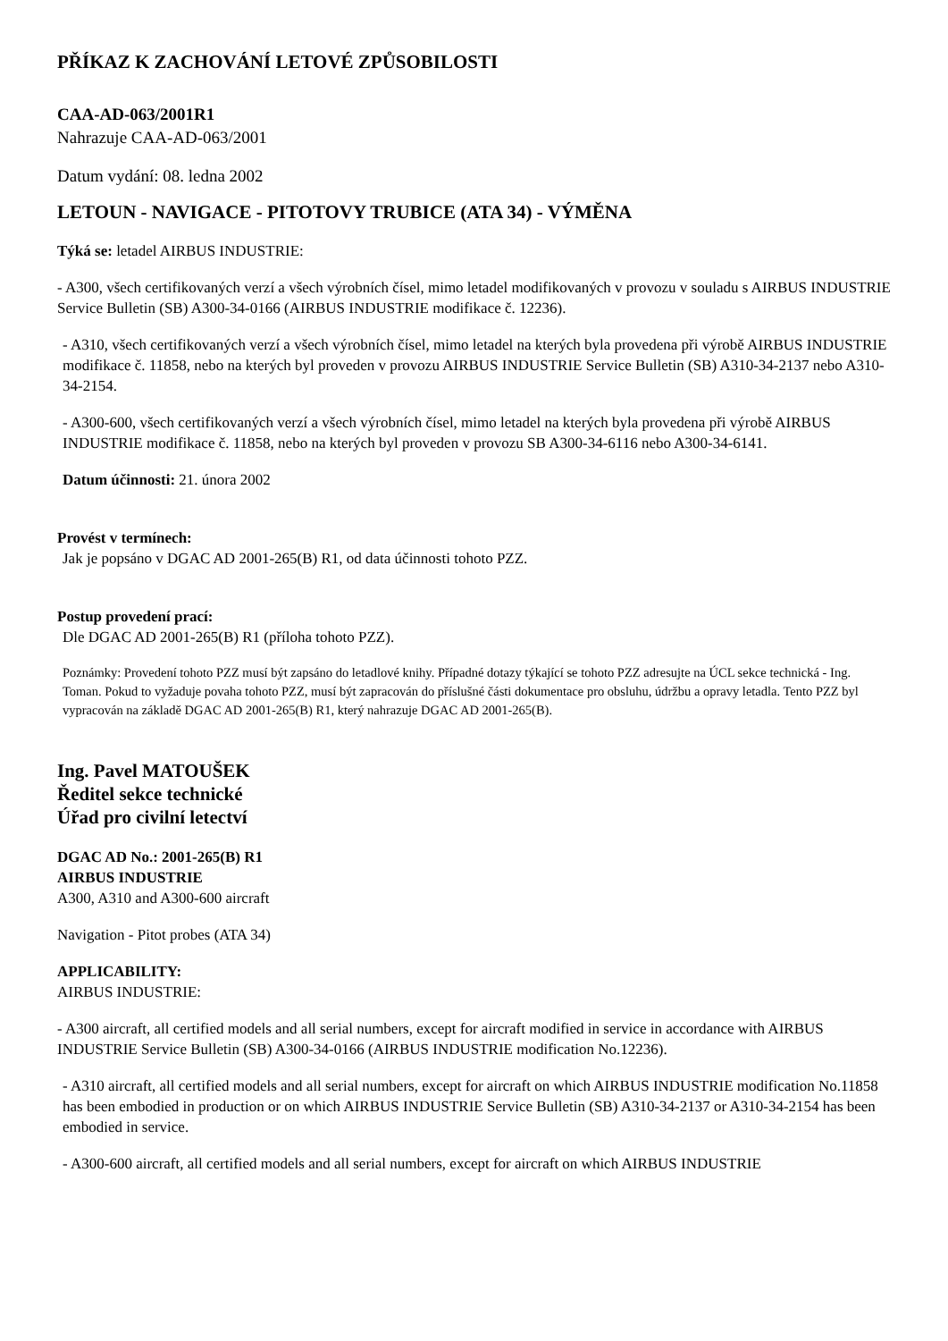PŘÍKAZ K ZACHOVÁNÍ LETOVÉ ZPŮSOBILOSTI
CAA-AD-063/2001R1
Nahrazuje CAA-AD-063/2001
Datum vydání: 08. ledna 2002
LETOUN - NAVIGACE - PITOTOVY TRUBICE (ATA 34) - VÝMĚNA
Týká se: letadel AIRBUS INDUSTRIE:
- A300, všech certifikovaných verzí a všech výrobních čísel, mimo letadel modifikovaných v provozu v souladu s AIRBUS INDUSTRIE Service Bulletin (SB) A300-34-0166 (AIRBUS INDUSTRIE modifikace č. 12236).
- A310, všech certifikovaných verzí a všech výrobních čísel, mimo letadel na kterých byla provedena při výrobě AIRBUS INDUSTRIE modifikace č. 11858, nebo na kterých byl proveden v provozu AIRBUS INDUSTRIE Service Bulletin (SB) A310-34-2137 nebo A310-34-2154.
- A300-600, všech certifikovaných verzí a všech výrobních čísel, mimo letadel na kterých byla provedena při výrobě AIRBUS INDUSTRIE modifikace č. 11858, nebo na kterých byl proveden v provozu SB A300-34-6116 nebo A300-34-6141.
Datum účinnosti: 21. února 2002
Provést v termínech:
Jak je popsáno v DGAC AD 2001-265(B) R1, od data účinnosti tohoto PZZ.
Postup provedení prací:
Dle DGAC AD 2001-265(B) R1 (příloha tohoto PZZ).
Poznámky: Provedení tohoto PZZ musí být zapsáno do letadlové knihy. Případné dotazy týkající se tohoto PZZ adresujte na ÚCL sekce technická - Ing. Toman. Pokud to vyžaduje povaha tohoto PZZ, musí být zapracován do příslušné části dokumentace pro obsluhu, údržbu a opravy letadla. Tento PZZ byl vypracován na základě DGAC AD 2001-265(B) R1, který nahrazuje DGAC AD 2001-265(B).
Ing. Pavel MATOUŠEK
Ředitel sekce technické
Úřad pro civilní letectví
DGAC AD No.: 2001-265(B) R1
AIRBUS INDUSTRIE
A300, A310 and A300-600 aircraft
Navigation - Pitot probes (ATA 34)
APPLICABILITY:
AIRBUS INDUSTRIE:
- A300 aircraft, all certified models and all serial numbers, except for aircraft modified in service in accordance with AIRBUS INDUSTRIE Service Bulletin (SB) A300-34-0166 (AIRBUS INDUSTRIE modification No.12236).
- A310 aircraft, all certified models and all serial numbers, except for aircraft on which AIRBUS INDUSTRIE modification No.11858 has been embodied in production or on which AIRBUS INDUSTRIE Service Bulletin (SB) A310-34-2137 or A310-34-2154 has been embodied in service.
- A300-600 aircraft, all certified models and all serial numbers, except for aircraft on which AIRBUS INDUSTRIE